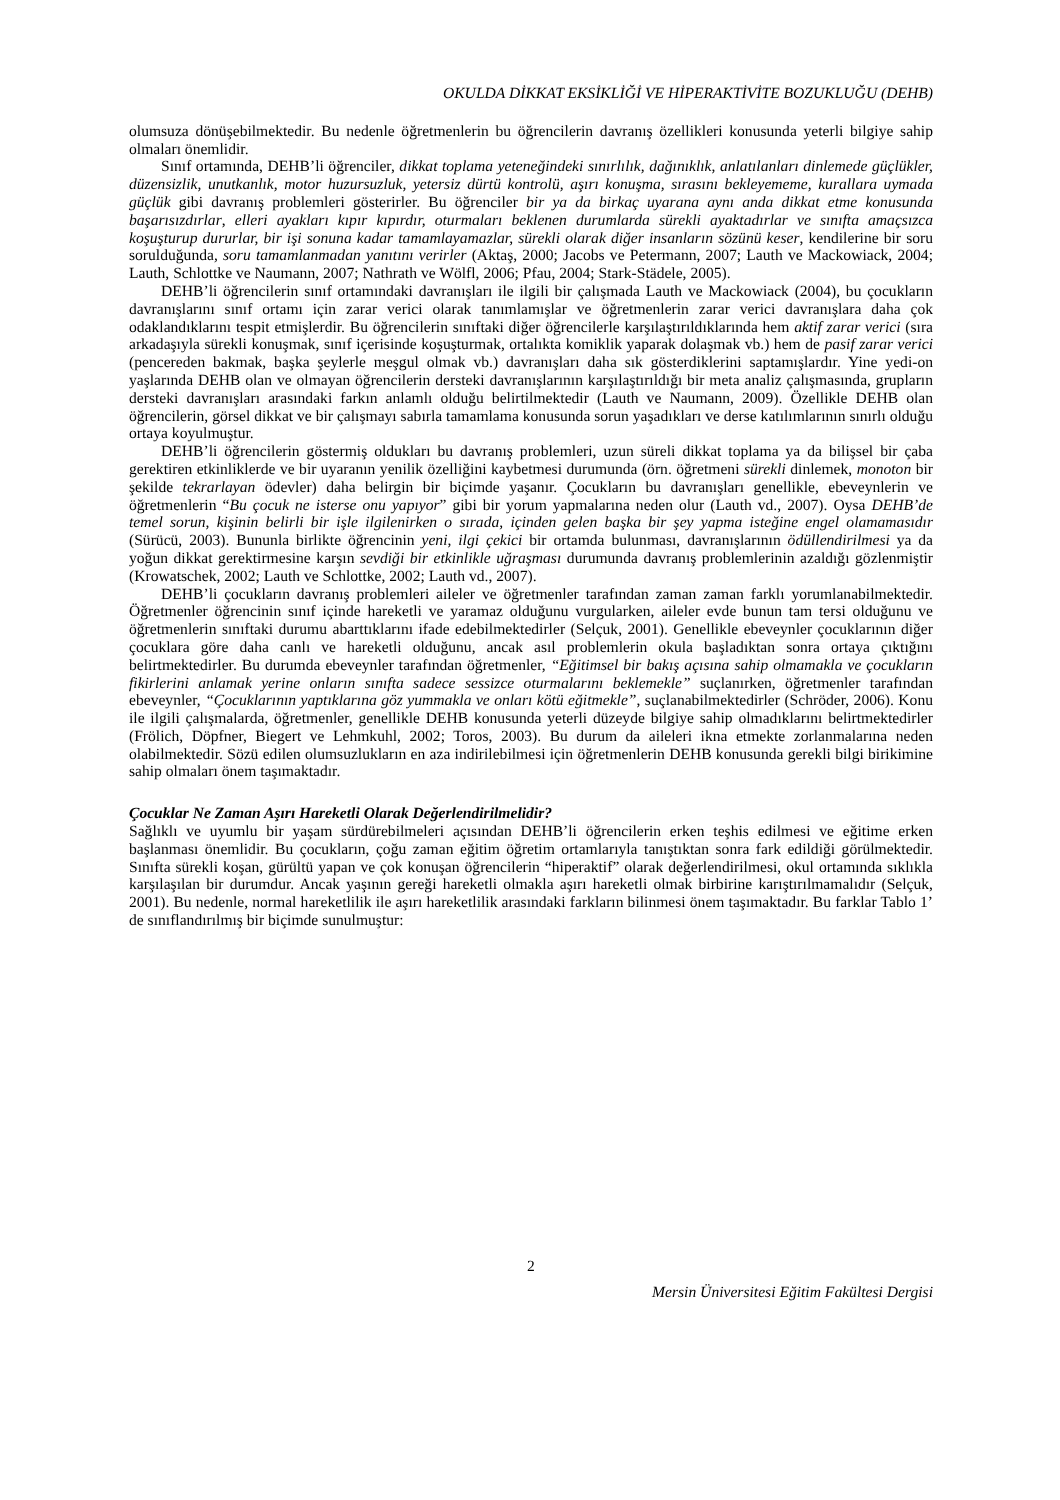OKULDA DİKKAT EKSİKLİĞİ VE HİPERAKTİVİTE BOZUKLUĞU (DEHB)
olumsuza dönüşebilmektedir. Bu nedenle öğretmenlerin bu öğrencilerin davranış özellikleri konusunda yeterli bilgiye sahip olmaları önemlidir.
Sınıf ortamında, DEHB’li öğrenciler, dikkat toplama yeteneğindeki sınırlılık, dağınıklık, anlatılanları dinlemede güçlükler, düzensizlik, unutkanlık, motor huzursuzluk, yetersiz dürtü kontrolü, aşırı konuşma, sırasını bekleyememe, kurallara uymada güçlük gibi davranış problemleri gösterirler. Bu öğrenciler bir ya da birkaç uyarana aynı anda dikkat etme konusunda başarısızdırlar, elleri ayakları kıpır kıpırdır, oturmaları beklenen durumlarda sürekli ayaktadırlar ve sınıfta amaçsızca koşuşturup dururlar, bir işi sonuna kadar tamamlayamazlar, sürekli olarak diğer insanların sözünü keser, kendilerine bir soru sorulduğunda, soru tamamlanmadan yanıtını verirler (Aktaş, 2000; Jacobs ve Petermann, 2007; Lauth ve Mackowiack, 2004; Lauth, Schlottke ve Naumann, 2007; Nathrath ve Wölfl, 2006; Pfau, 2004; Stark-Städele, 2005).
DEHB’li öğrencilerin sınıf ortamındaki davranışları ile ilgili bir çalışmada Lauth ve Mackowiack (2004), bu çocukların davranışlarını sınıf ortamı için zarar verici olarak tanımlamışlar ve öğretmenlerin zarar verici davranışlara daha çok odaklandıklarını tespit etmişlerdir. Bu öğrencilerin sınıftaki diğer öğrencilerle karşılaştırıldıklarında hem aktif zarar verici (sıra arkadaşıyla sürekli konuşmak, sınıf içerisinde koşuşturmak, ortalıkta komiklik yaparak dolaşmak vb.) hem de pasif zarar verici (pencereden bakmak, başka şeylerle meşgul olmak vb.) davranışları daha sık gösterdiklerini saptamışlardır. Yine yedi-on yaşlarında DEHB olan ve olmayan öğrencilerin dersteki davranışlarının karşılaştırıldığı bir meta analiz çalışmasında, grupların dersteki davranışları arasındaki farkın anlamlı olduğu belirtilmektedir (Lauth ve Naumann, 2009). Özellikle DEHB olan öğrencilerin, görsel dikkat ve bir çalışmayı sabırla tamamlama konusunda sorun yaşadıkları ve derse katılımlarının sınırlı olduğu ortaya koyulmuştur.
DEHB’li öğrencilerin göstermiş oldukları bu davranış problemleri, uzun süreli dikkat toplama ya da bilişsel bir çaba gerektiren etkinliklerde ve bir uyaranın yenilik özelliğini kaybetmesi durumunda (örn. öğretmeni sürekli dinlemek, monoton bir şekilde tekrarlayan ödevler) daha belirgin bir biçimde yaşanır. Çocukların bu davranışları genellikle, ebeveynlerin ve öğretmenlerin “Bu çocuk ne isterse onu yapıyor” gibi bir yorum yapmalarına neden olur (Lauth vd., 2007). Oysa DEHB’de temel sorun, kişinin belirli bir işle ilgilenirken o sırada, içinden gelen başka bir şey yapma isteğine engel olamamasıdır (Sürücü, 2003). Bununla birlikte öğrencinin yeni, ilgi çekici bir ortamda bulunması, davranışlarının ödüllendirilmesi ya da yoğun dikkat gerektirmesine karşın sevdiği bir etkinlikle uğraşması durumunda davranış problemlerinin azaldığı gözlenmiştir (Krowatschek, 2002; Lauth ve Schlottke, 2002; Lauth vd., 2007).
DEHB’li çocukların davranış problemleri aileler ve öğretmenler tarafından zaman zaman farklı yorumlanabilmektedir. Öğretmenler öğrencinin sınıf içinde hareketli ve yaramaz olduğunu vurgularken, aileler evde bunun tam tersi olduğunu ve öğretmenlerin sınıftaki durumu abarttıklarını ifade edebilmektedirler (Selçuk, 2001). Genellikle ebeveynler çocuklarının diğer çocuklara göre daha canlı ve hareketli olduğunu, ancak asıl problemlerin okula başladıktan sonra ortaya çıktığını belirtmektedirler. Bu durumda ebeveynler tarafından öğretmenler, “Eğitimsel bir bakış açısına sahip olmamakla ve çocukların fikirlerini anlamak yerine onların sınıfta sadece sessizce oturmalarını beklemekle” suçlanırken, öğretmenler tarafından ebeveynler, “Çocuklarının yaptıklarına göz yummakla ve onları kötü eğitmekle”, suçlanabilmektedirler (Schröder, 2006). Konu ile ilgili çalışmalarda, öğretmenler, genellikle DEHB konusunda yeterli düzeyde bilgiye sahip olmadıklarını belirtmektedirler (Frölich, Döpfner, Biegert ve Lehmkuhl, 2002; Toros, 2003). Bu durum da aileleri ikna etmekte zorlanmalarına neden olabilmektedir. Sözü edilen olumsuzlukların en aza indirilebilmesi için öğretmenlerin DEHB konusunda gerekli bilgi birikimine sahip olmaları önem taşımaktadır.
Çocuklar Ne Zaman Aşırı Hareketli Olarak Değerlendirilmelidir?
Sağlıklı ve uyumlu bir yaşam sürdürebilmeleri açısından DEHB’li öğrencilerin erken teşhis edilmesi ve eğitime erken başlanması önemlidir. Bu çocukların, çoğu zaman eğitim öğretim ortamlarıyla tanıştıktan sonra fark edildiği görülmektedir. Sınıfta sürekli koşan, gürültü yapan ve çok konuşan öğrencilerin “hiperaktif” olarak değerlendirilmesi, okul ortamında sıklıkla karşılaşılan bir durumdur. Ancak yaşının gereği hareketli olmakla aşırı hareketli olmak birbirine karıştırılmamalıdır (Selçuk, 2001). Bu nedenle, normal hareketlilik ile aşırı hareketlilik arasındaki farkların bilinmesi önem taşımaktadır. Bu farklar Tablo 1’ de sınıflandırılmış bir biçimde sunulmuştur:
2
Mersin Üniversitesi Eğitim Fakültesi Dergisi